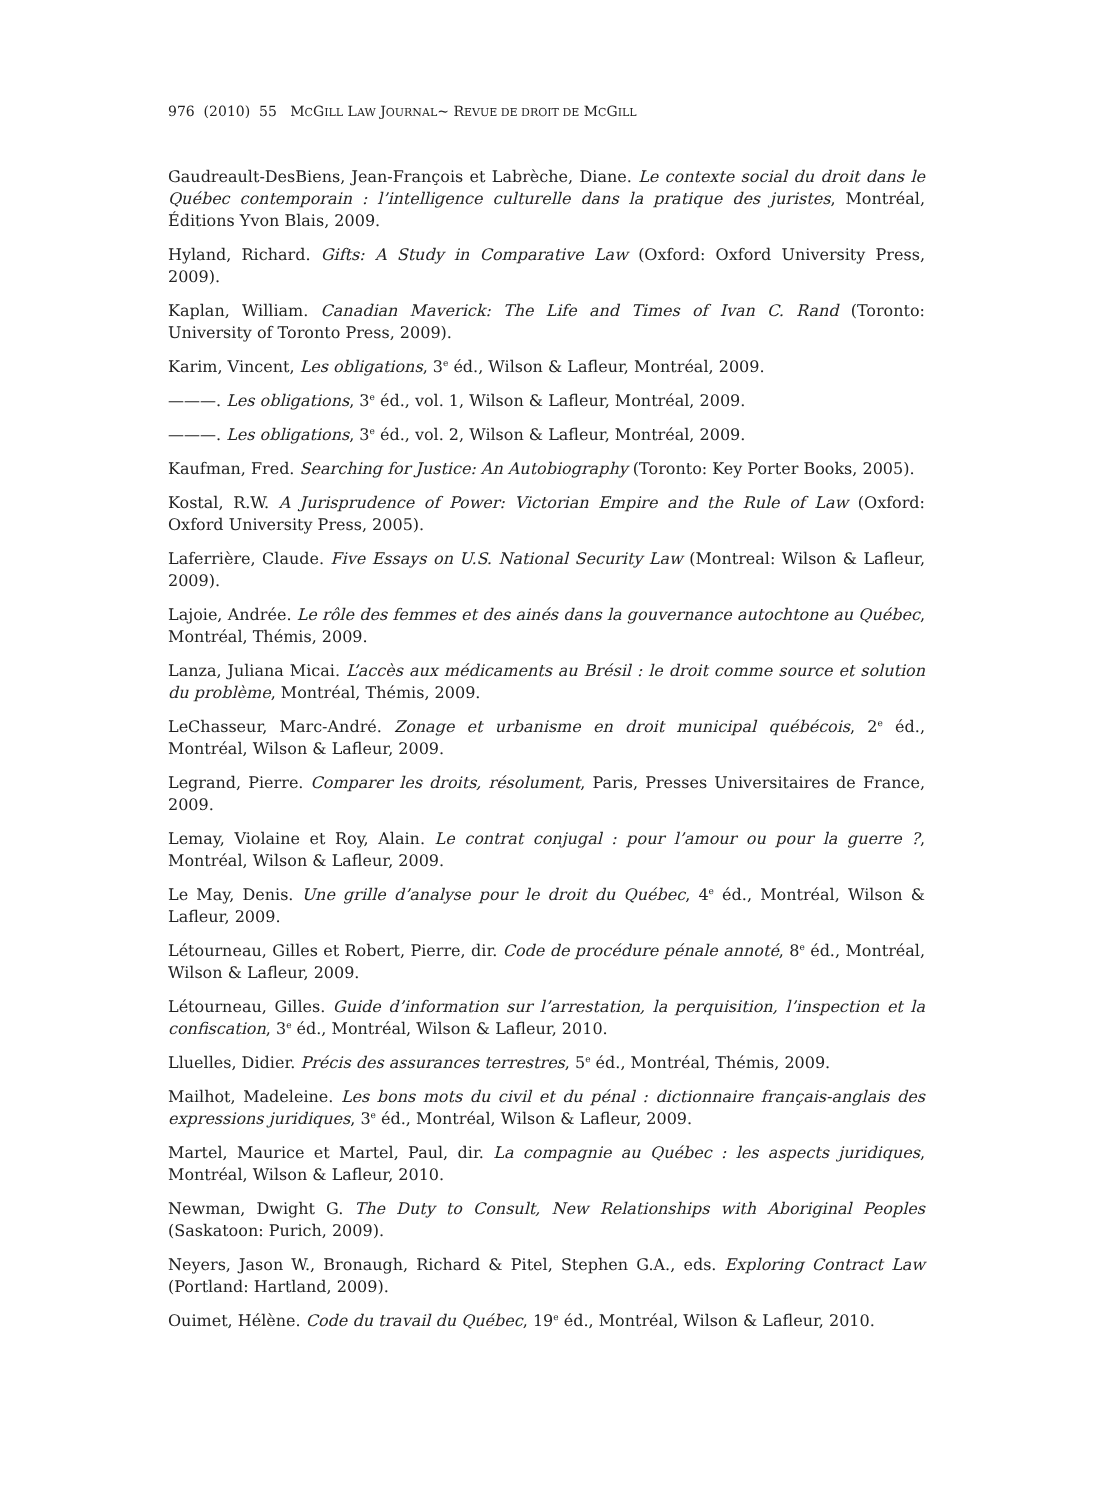976 (2010) 55 MCGILL LAW JOURNAL~ REVUE DE DROIT DE MCGILL
Gaudreault-DesBiens, Jean-François et Labrèche, Diane. Le contexte social du droit dans le Québec contemporain : l’intelligence culturelle dans la pratique des juristes, Montréal, Éditions Yvon Blais, 2009.
Hyland, Richard. Gifts: A Study in Comparative Law (Oxford: Oxford University Press, 2009).
Kaplan, William. Canadian Maverick: The Life and Times of Ivan C. Rand (Toronto: University of Toronto Press, 2009).
Karim, Vincent, Les obligations, 3<sup>e</sup> éd., Wilson & Lafleur, Montréal, 2009.
———. Les obligations, 3<sup>e</sup> éd., vol. 1, Wilson & Lafleur, Montréal, 2009.
———. Les obligations, 3<sup>e</sup> éd., vol. 2, Wilson & Lafleur, Montréal, 2009.
Kaufman, Fred. Searching for Justice: An Autobiography (Toronto: Key Porter Books, 2005).
Kostal, R.W. A Jurisprudence of Power: Victorian Empire and the Rule of Law (Oxford: Oxford University Press, 2005).
Laferrière, Claude. Five Essays on U.S. National Security Law (Montreal: Wilson & Lafleur, 2009).
Lajoie, Andrée. Le rôle des femmes et des ainés dans la gouvernance autochtone au Québec, Montréal, Thémis, 2009.
Lanza, Juliana Micai. L’accès aux médicaments au Brésil : le droit comme source et solution du problème, Montréal, Thémis, 2009.
LeChasseur, Marc-André. Zonage et urbanisme en droit municipal québécois, 2<sup>e</sup> éd., Montréal, Wilson & Lafleur, 2009.
Legrand, Pierre. Comparer les droits, résolument, Paris, Presses Universitaires de France, 2009.
Lemay, Violaine et Roy, Alain. Le contrat conjugal : pour l’amour ou pour la guerre ?, Montréal, Wilson & Lafleur, 2009.
Le May, Denis. Une grille d’analyse pour le droit du Québec, 4<sup>e</sup> éd., Montréal, Wilson & Lafleur, 2009.
Létourneau, Gilles et Robert, Pierre, dir. Code de procédure pénale annoté, 8<sup>e</sup> éd., Montréal, Wilson & Lafleur, 2009.
Létourneau, Gilles. Guide d’information sur l’arrestation, la perquisition, l’inspection et la confiscation, 3<sup>e</sup> éd., Montréal, Wilson & Lafleur, 2010.
Lluelles, Didier. Précis des assurances terrestres, 5<sup>e</sup> éd., Montréal, Thémis, 2009.
Mailhot, Madeleine. Les bons mots du civil et du pénal : dictionnaire français-anglais des expressions juridiques, 3<sup>e</sup> éd., Montréal, Wilson & Lafleur, 2009.
Martel, Maurice et Martel, Paul, dir. La compagnie au Québec : les aspects juridiques, Montréal, Wilson & Lafleur, 2010.
Newman, Dwight G. The Duty to Consult, New Relationships with Aboriginal Peoples (Saskatoon: Purich, 2009).
Neyers, Jason W., Bronaugh, Richard & Pitel, Stephen G.A., eds. Exploring Contract Law (Portland: Hartland, 2009).
Ouimet, Hélène. Code du travail du Québec, 19<sup>e</sup> éd., Montréal, Wilson & Lafleur, 2010.